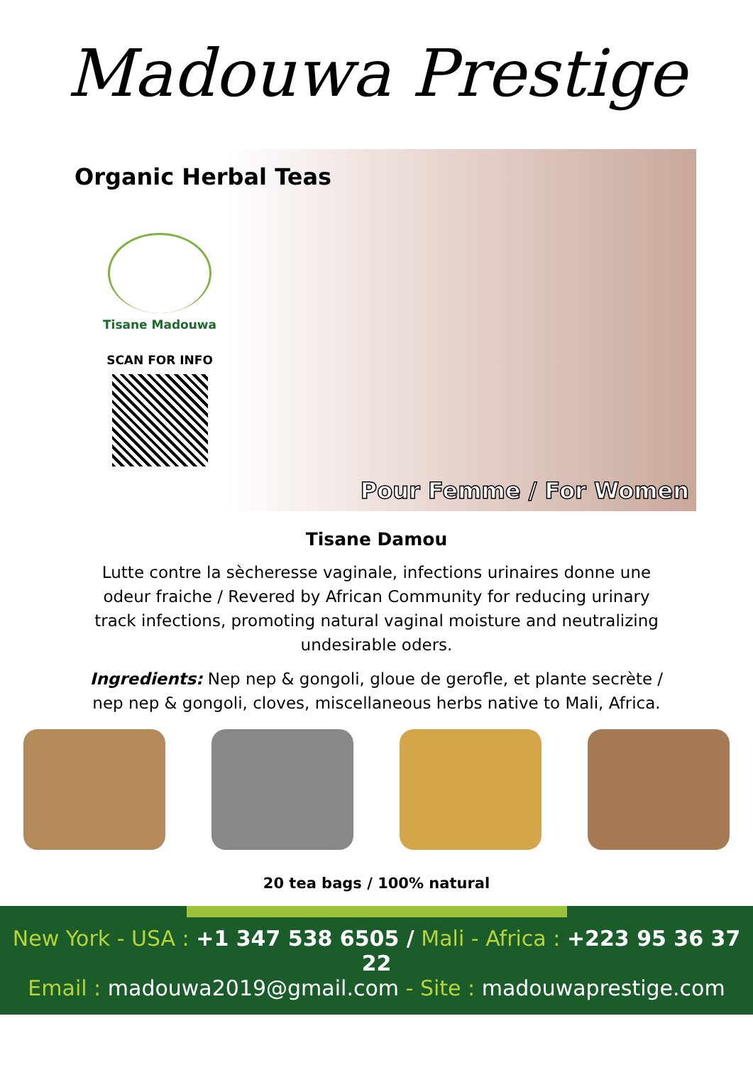Madouwa Prestige
Organic Herbal Teas
Tisane Madouwa
SCAN FOR INFO
Pour Femme / For Women
Tisane Damou
Lutte contre la sècheresse vaginale, infections urinaires donne une odeur fraiche / Revered by African Community for reducing urinary track infections, promoting natural vaginal moisture and neutralizing undesirable oders.
Ingredients: Nep nep & gongoli, gloue de gerofle, et plante secrète / nep nep & gongoli, cloves, miscellaneous herbs native to Mali, Africa.
20 tea bags / 100% natural
New York - USA : +1 347 538 6505 / Mali - Africa : +223 95 36 37 22
Email : madouwa2019@gmail.com - Site : madouwaprestige.com